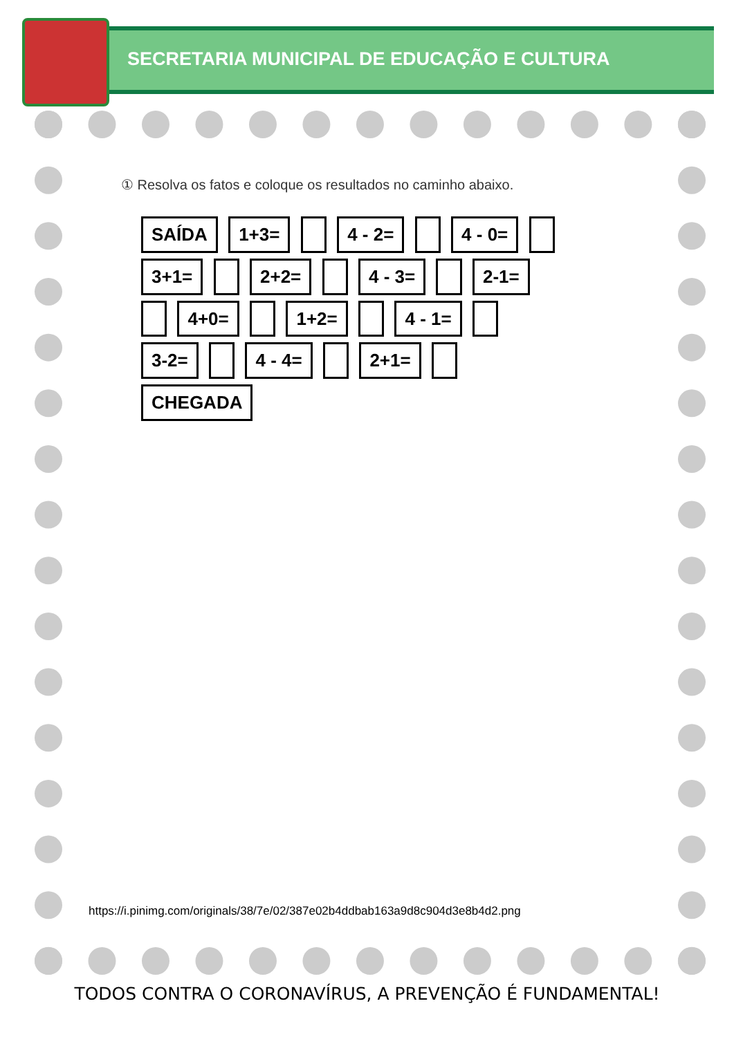SECRETARIA MUNICIPAL DE EDUCAÇÃO E CULTURA
① Resolva os fatos e coloque os resultados no caminho abaixo.
SAÍDA 1+3= 4 - 2= 4 - 0= 3+1= 2+2= 4 - 3= 2-1= 4+0= 1+2= 4 - 1= 3-2= 4 - 4= 2+1= CHEGADA
https://i.pinimg.com/originals/38/7e/02/387e02b4ddbab163a9d8c904d3e8b4d2.png
TODOS CONTRA O CORONAVÍRUS, A PREVENÇÃO É FUNDAMENTAL!